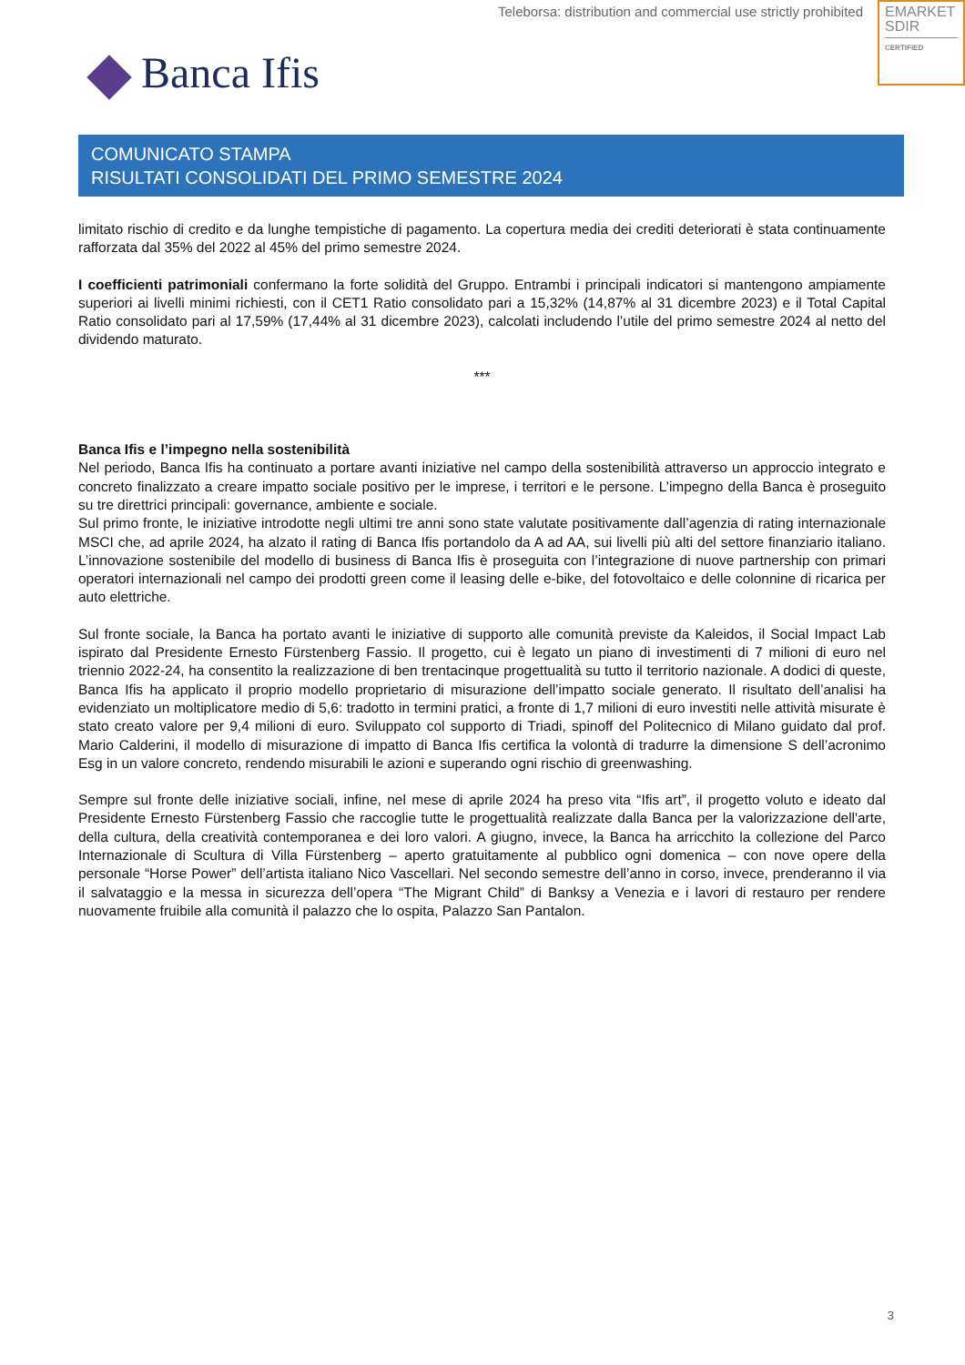Teleborsa: distribution and commercial use strictly prohibited
EMARKET
SDIR
CERTIFIED
Banca Ifis
COMUNICATO STAMPA
RISULTATI CONSOLIDATI DEL PRIMO SEMESTRE 2024
limitato rischio di credito e da lunghe tempistiche di pagamento. La copertura media dei crediti deteriorati è stata continuamente rafforzata dal 35% del 2022 al 45% del primo semestre 2024.
I coefficienti patrimoniali confermano la forte solidità del Gruppo. Entrambi i principali indicatori si mantengono ampiamente superiori ai livelli minimi richiesti, con il CET1 Ratio consolidato pari a 15,32% (14,87% al 31 dicembre 2023) e il Total Capital Ratio consolidato pari al 17,59% (17,44% al 31 dicembre 2023), calcolati includendo l’utile del primo semestre 2024 al netto del dividendo maturato.
***
Banca Ifis e l’impegno nella sostenibilità
Nel periodo, Banca Ifis ha continuato a portare avanti iniziative nel campo della sostenibilità attraverso un approccio integrato e concreto finalizzato a creare impatto sociale positivo per le imprese, i territori e le persone. L’impegno della Banca è proseguito su tre direttrici principali: governance, ambiente e sociale.
Sul primo fronte, le iniziative introdotte negli ultimi tre anni sono state valutate positivamente dall’agenzia di rating internazionale MSCI che, ad aprile 2024, ha alzato il rating di Banca Ifis portandolo da A ad AA, sui livelli più alti del settore finanziario italiano. L’innovazione sostenibile del modello di business di Banca Ifis è proseguita con l’integrazione di nuove partnership con primari operatori internazionali nel campo dei prodotti green come il leasing delle e-bike, del fotovoltaico e delle colonnine di ricarica per auto elettriche.
Sul fronte sociale, la Banca ha portato avanti le iniziative di supporto alle comunità previste da Kaleidos, il Social Impact Lab ispirato dal Presidente Ernesto Fürstenberg Fassio. Il progetto, cui è legato un piano di investimenti di 7 milioni di euro nel triennio 2022-24, ha consentito la realizzazione di ben trentacinque progettualità su tutto il territorio nazionale. A dodici di queste, Banca Ifis ha applicato il proprio modello proprietario di misurazione dell’impatto sociale generato. Il risultato dell’analisi ha evidenziato un moltiplicatore medio di 5,6: tradotto in termini pratici, a fronte di 1,7 milioni di euro investiti nelle attività misurate è stato creato valore per 9,4 milioni di euro. Sviluppato col supporto di Triadi, spinoff del Politecnico di Milano guidato dal prof. Mario Calderini, il modello di misurazione di impatto di Banca Ifis certifica la volontà di tradurre la dimensione S dell’acronimo Esg in un valore concreto, rendendo misurabili le azioni e superando ogni rischio di greenwashing.
Sempre sul fronte delle iniziative sociali, infine, nel mese di aprile 2024 ha preso vita “Ifis art”, il progetto voluto e ideato dal Presidente Ernesto Fürstenberg Fassio che raccoglie tutte le progettualità realizzate dalla Banca per la valorizzazione dell'arte, della cultura, della creatività contemporanea e dei loro valori. A giugno, invece, la Banca ha arricchito la collezione del Parco Internazionale di Scultura di Villa Fürstenberg – aperto gratuitamente al pubblico ogni domenica – con nove opere della personale “Horse Power” dell’artista italiano Nico Vascellari. Nel secondo semestre dell’anno in corso, invece, prenderanno il via il salvataggio e la messa in sicurezza dell’opera “The Migrant Child” di Banksy a Venezia e i lavori di restauro per rendere nuovamente fruibile alla comunità il palazzo che lo ospita, Palazzo San Pantalon.
3